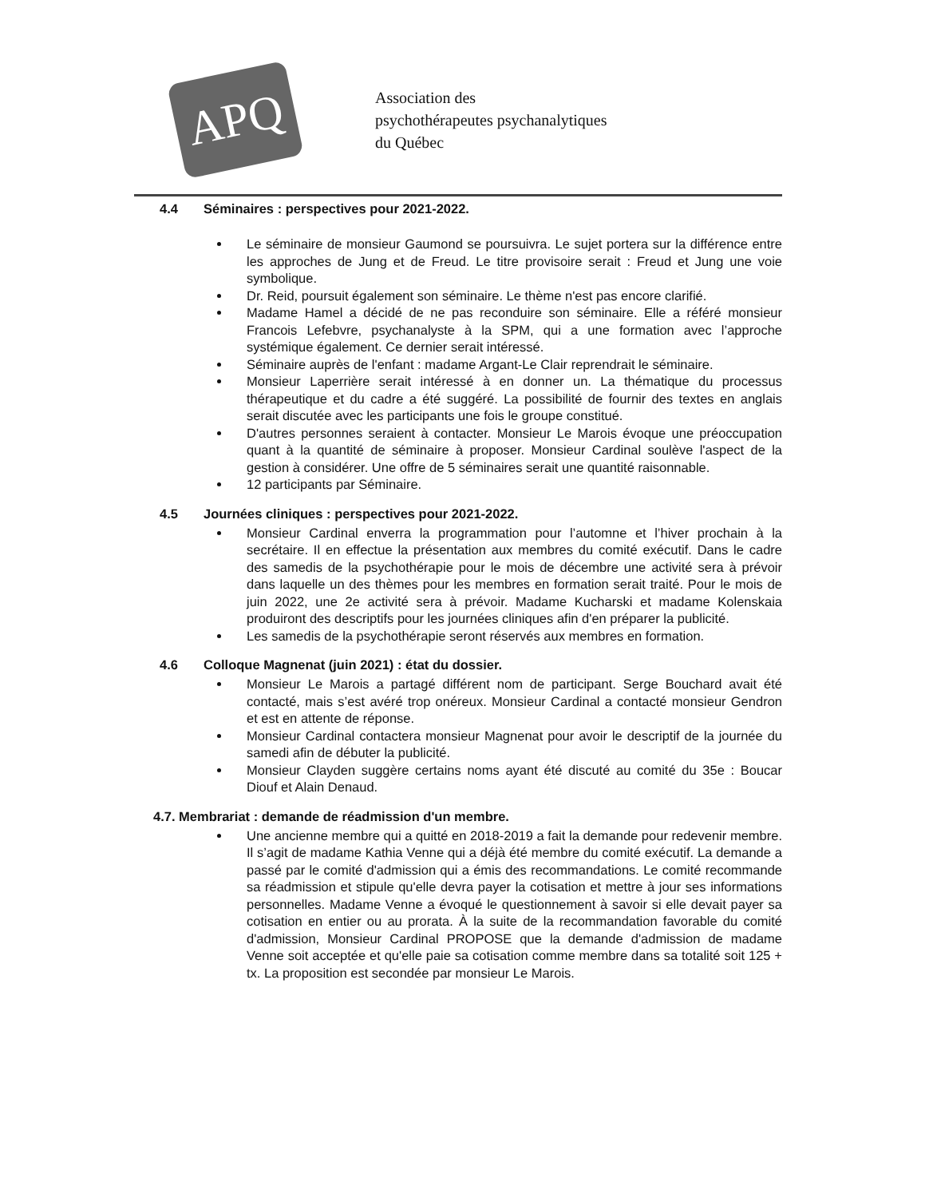APQ
Association des
psychothérapeutes psychanalytiques
du Québec
4.4 Séminaires : perspectives pour 2021-2022.
Le séminaire de monsieur Gaumond se poursuivra. Le sujet portera sur la différence entre les approches de Jung et de Freud. Le titre provisoire serait : Freud et Jung une voie symbolique.
Dr. Reid, poursuit également son séminaire. Le thème n'est pas encore clarifié.
Madame Hamel a décidé de ne pas reconduire son séminaire. Elle a référé monsieur Francois Lefebvre, psychanalyste à la SPM, qui a une formation avec l’approche systémique également. Ce dernier serait intéressé.
Séminaire auprès de l'enfant : madame Argant-Le Clair reprendrait le séminaire.
Monsieur Laperrière serait intéressé à en donner un. La thématique du processus thérapeutique et du cadre a été suggéré. La possibilité de fournir des textes en anglais serait discutée avec les participants une fois le groupe constitué.
D'autres personnes seraient à contacter. Monsieur Le Marois évoque une préoccupation quant à la quantité de séminaire à proposer. Monsieur Cardinal soulève l'aspect de la gestion à considérer. Une offre de 5 séminaires serait une quantité raisonnable.
12 participants par Séminaire.
4.5 Journées cliniques : perspectives pour 2021-2022.
Monsieur Cardinal enverra la programmation pour l’automne et l’hiver prochain à la secrétaire. Il en effectue la présentation aux membres du comité exécutif. Dans le cadre des samedis de la psychothérapie pour le mois de décembre une activité sera à prévoir dans laquelle un des thèmes pour les membres en formation serait traité. Pour le mois de juin 2022, une 2e activité sera à prévoir. Madame Kucharski et madame Kolenskaia produiront des descriptifs pour les journées cliniques afin d'en préparer la publicité.
Les samedis de la psychothérapie seront réservés aux membres en formation.
4.6 Colloque Magnenat (juin 2021) : état du dossier.
Monsieur Le Marois a partagé différent nom de participant. Serge Bouchard avait été contacté, mais s’est avéré trop onéreux. Monsieur Cardinal a contacté monsieur Gendron et est en attente de réponse.
Monsieur Cardinal contactera monsieur Magnenat pour avoir le descriptif de la journée du samedi afin de débuter la publicité.
Monsieur Clayden suggère certains noms ayant été discuté au comité du 35e : Boucar Diouf et Alain Denaud.
4.7. Membrariat : demande de réadmission d'un membre.
Une ancienne membre qui a quitté en 2018-2019 a fait la demande pour redevenir membre. Il s’agit de madame Kathia Venne qui a déjà été membre du comité exécutif. La demande a passé par le comité d'admission qui a émis des recommandations. Le comité recommande sa réadmission et stipule qu'elle devra payer la cotisation et mettre à jour ses informations personnelles. Madame Venne a évoqué le questionnement à savoir si elle devait payer sa cotisation en entier ou au prorata. À la suite de la recommandation favorable du comité d'admission, Monsieur Cardinal PROPOSE que la demande d'admission de madame Venne soit acceptée et qu'elle paie sa cotisation comme membre dans sa totalité soit 125 + tx. La proposition est secondée par monsieur Le Marois.